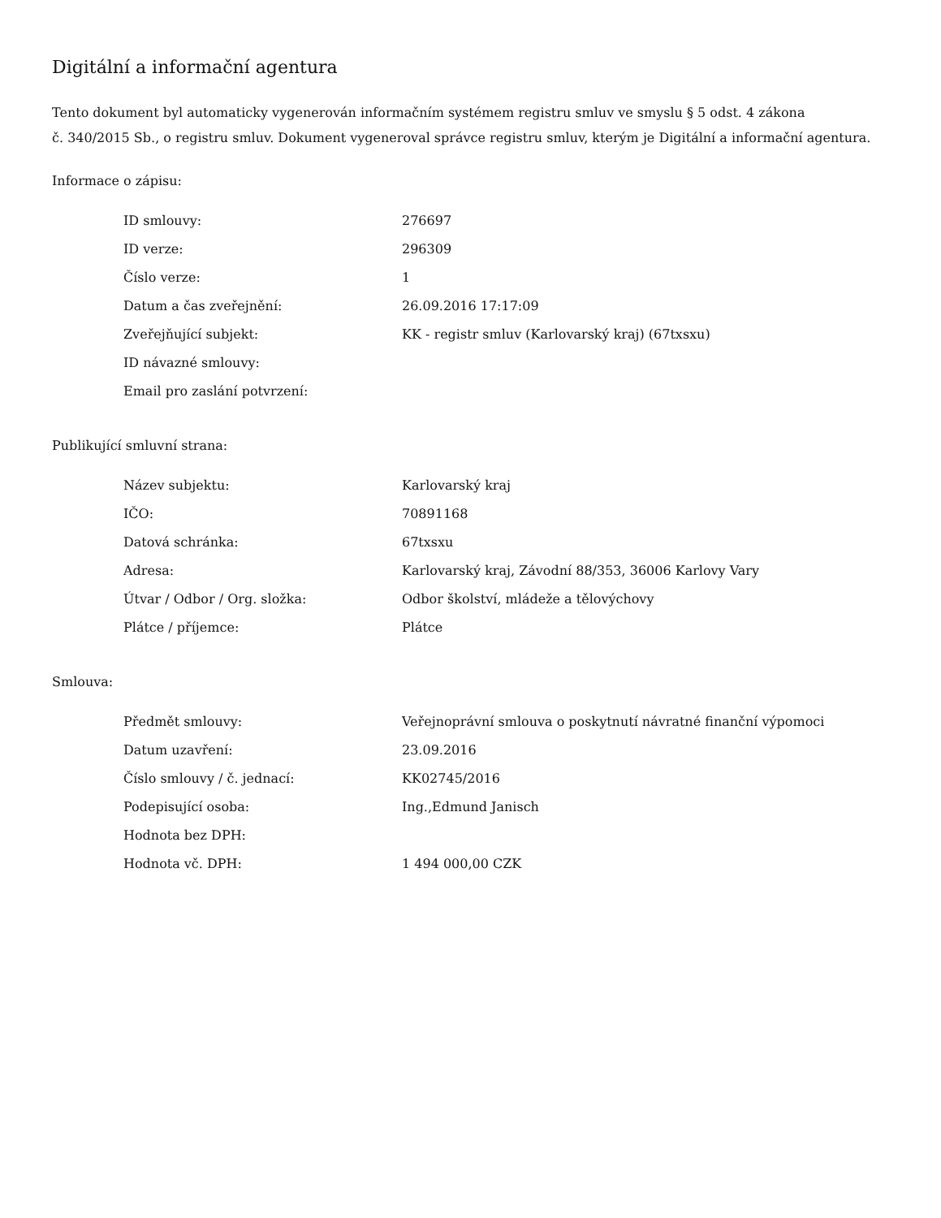Digitální a informační agentura
Tento dokument byl automaticky vygenerován informačním systémem registru smluv ve smyslu § 5 odst. 4 zákona
č. 340/2015 Sb., o registru smluv. Dokument vygeneroval správce registru smluv, kterým je Digitální a informační agentura.
Informace o zápisu:
| ID smlouvy: | 276697 |
| ID verze: | 296309 |
| Číslo verze: | 1 |
| Datum a čas zveřejnění: | 26.09.2016 17:17:09 |
| Zveřejňující subjekt: | KK - registr smluv (Karlovarský kraj) (67txsxu) |
| ID návazné smlouvy: | |
| Email pro zaslání potvrzení: | |
Publikující smluvní strana:
| Název subjektu: | Karlovarský kraj |
| IČO: | 70891168 |
| Datová schránka: | 67txsxu |
| Adresa: | Karlovarský kraj, Závodní 88/353, 36006 Karlovy Vary |
| Útvar / Odbor / Org. složka: | Odbor školství, mládeže a tělovýchovy |
| Plátce / příjemce: | Plátce |
Smlouva:
| Předmět smlouvy: | Veřejnoprávní smlouva o poskytnutí návratné finanční výpomoci |
| Datum uzavření: | 23.09.2016 |
| Číslo smlouvy / č. jednací: | KK02745/2016 |
| Podepisující osoba: | Ing.,Edmund Janisch |
| Hodnota bez DPH: | |
| Hodnota vč. DPH: | 1 494 000,00 CZK |